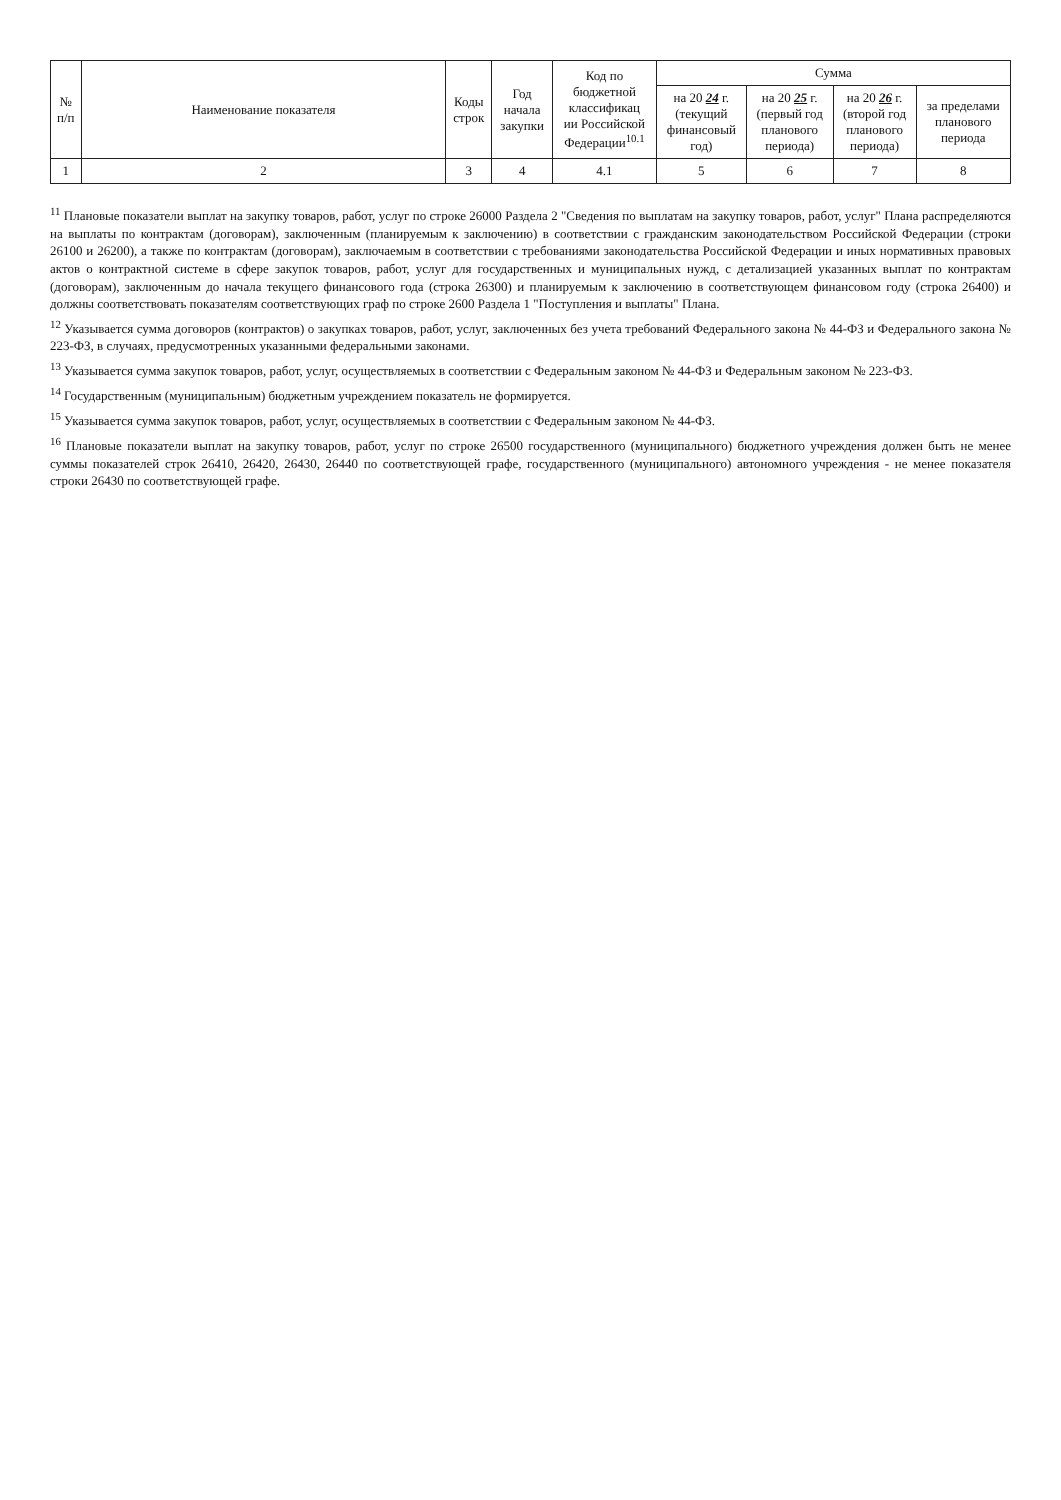| № п/п | Наименование показателя | Коды строк | Год начала закупки | Код по бюджетной классификац ии Российской Федерации<sup>10.1</sup> | Сумма | | | |
| --- | --- | --- | --- | --- | --- | --- | --- | --- |
| | | | | | на 20 24 г. (текущий финансовый год) | на 20 25 г. (первый год планового периода) | на 20 26 г. (второй год планового периода) | за пределами планового периода |
| 1 | 2 | 3 | 4 | 4.1 | 5 | 6 | 7 | 8 |
<sup>11</sup> Плановые показатели выплат на закупку товаров, работ, услуг по строке 26000 Раздела 2 "Сведения по выплатам на закупку товаров, работ, услуг" Плана распределяются на выплаты по контрактам (договорам), заключенным (планируемым к заключению) в соответствии с гражданским законодательством Российской Федерации (строки 26100 и 26200), а также по контрактам (договорам), заключаемым в соответствии с требованиями законодательства Российской Федерации и иных нормативных правовых актов о контрактной системе в сфере закупок товаров, работ, услуг для государственных и муниципальных нужд, с детализацией указанных выплат по контрактам (договорам), заключенным до начала текущего финансового года (строка 26300) и планируемым к заключению в соответствующем финансовом году (строка 26400) и должны соответствовать показателям соответствующих граф по строке 2600 Раздела 1 "Поступления и выплаты" Плана.
<sup>12</sup> Указывается сумма договоров (контрактов) о закупках товаров, работ, услуг, заключенных без учета требований Федерального закона № 44-ФЗ и Федерального закона № 223-ФЗ, в случаях, предусмотренных указанными федеральными законами.
<sup>13</sup> Указывается сумма закупок товаров, работ, услуг, осуществляемых в соответствии с Федеральным законом № 44-ФЗ и Федеральным законом № 223-ФЗ.
<sup>14</sup> Государственным (муниципальным) бюджетным учреждением показатель не формируется.
<sup>15</sup> Указывается сумма закупок товаров, работ, услуг, осуществляемых в соответствии с Федеральным законом № 44-ФЗ.
<sup>16</sup> Плановые показатели выплат на закупку товаров, работ, услуг по строке 26500 государственного (муниципального) бюджетного учреждения должен быть не менее суммы показателей строк 26410, 26420, 26430, 26440 по соответствующей графе, государственного (муниципального) автономного учреждения - не менее показателя строки 26430 по соответствующей графе.